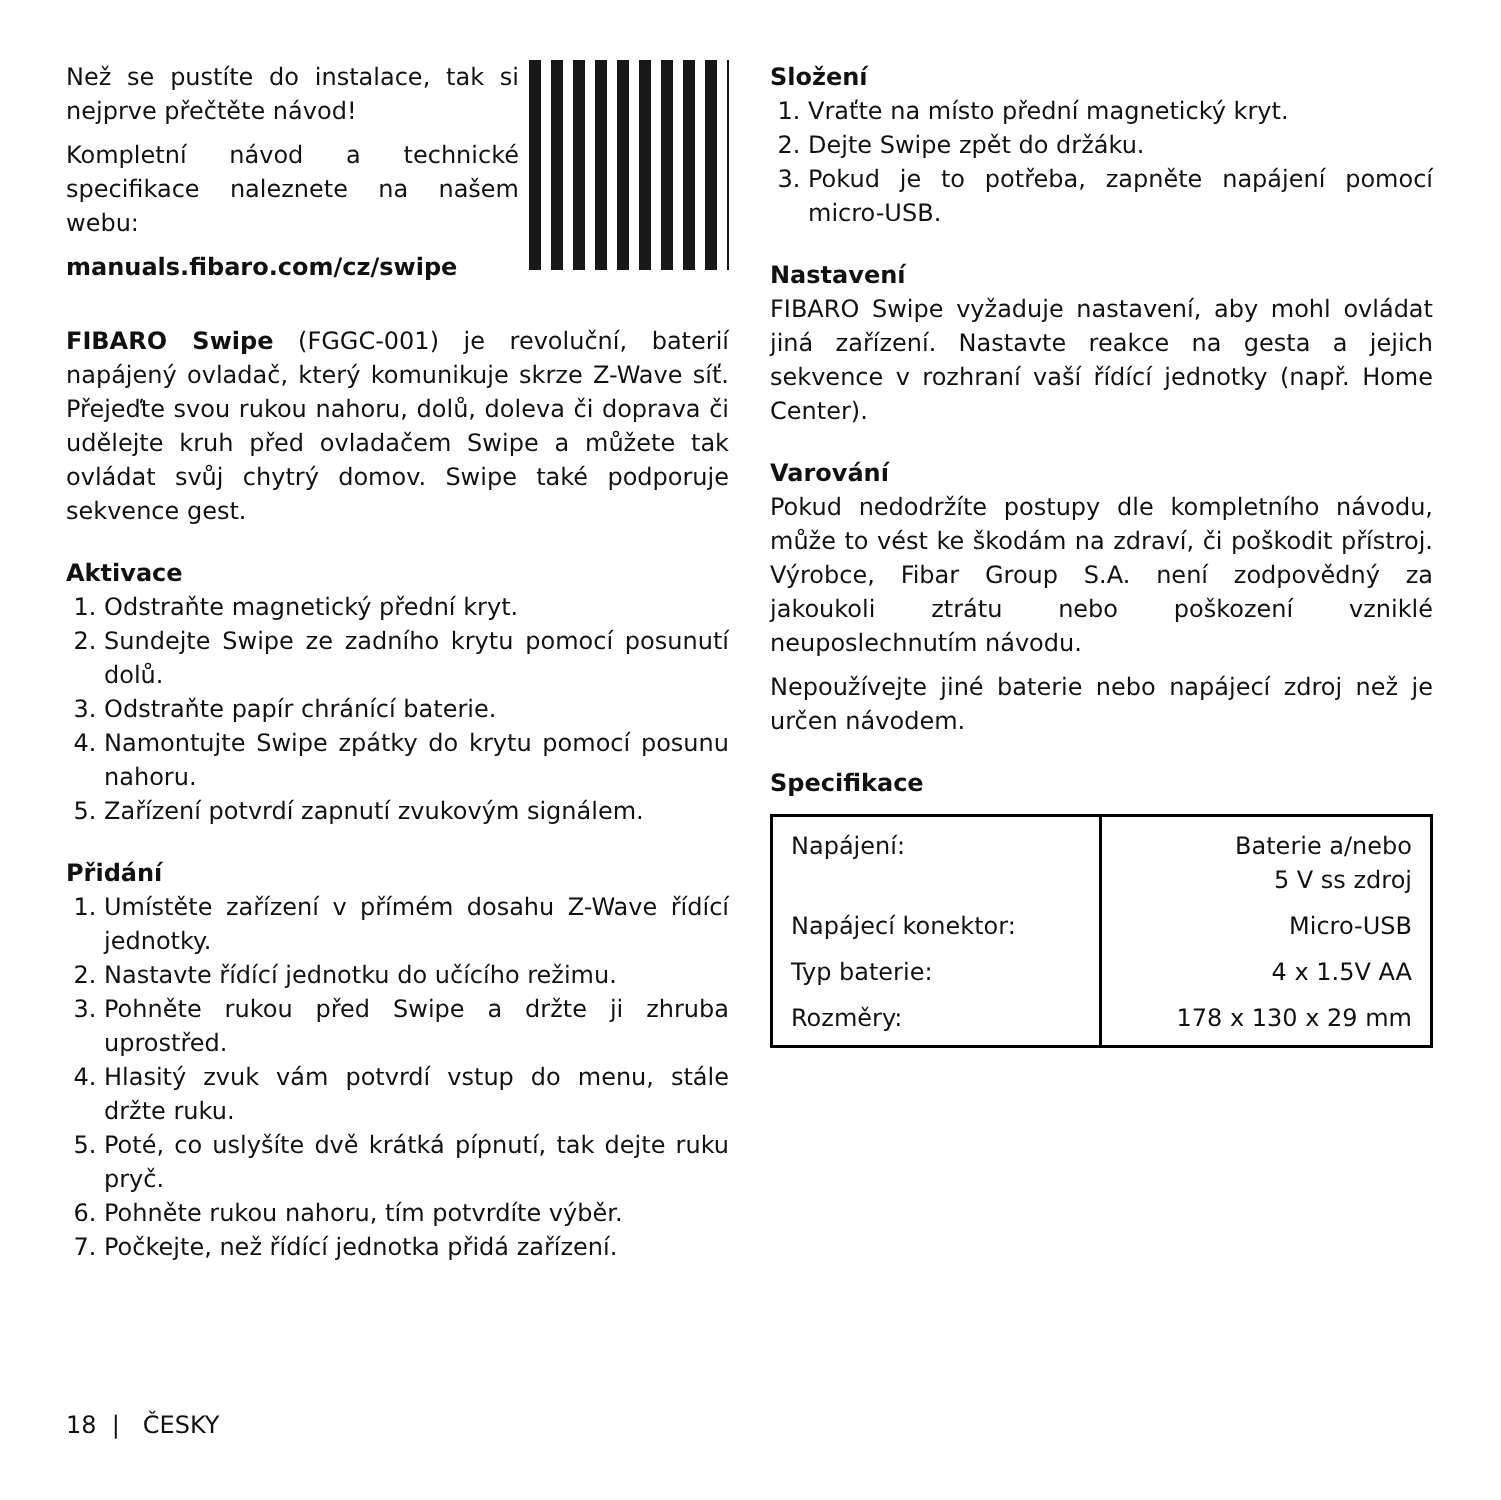Než se pustíte do instalace, tak si nejprve přečtěte návod!
Kompletní návod a technické specifikace naleznete na našem webu:
manuals.fibaro.com/cz/swipe
FIBARO Swipe (FGGC-001) je revoluční, baterií napájený ovladač, který komunikuje skrze Z-Wave síť. Přejeďte svou rukou nahoru, dolů, doleva či doprava či udělejte kruh před ovladačem Swipe a můžete tak ovládat svůj chytrý domov. Swipe také podporuje sekvence gest.
Aktivace
1. Odstraňte magnetický přední kryt.
2. Sundejte Swipe ze zadního krytu pomocí posunutí dolů.
3. Odstraňte papír chránící baterie.
4. Namontujte Swipe zpátky do krytu pomocí posunu nahoru.
5. Zařízení potvrdí zapnutí zvukovým signálem.
Přidání
1. Umístěte zařízení v přímém dosahu Z-Wave řídící jednotky.
2. Nastavte řídící jednotku do učícího režimu.
3. Pohněte rukou před Swipe a držte ji zhruba uprostřed.
4. Hlasitý zvuk vám potvrdí vstup do menu, stále držte ruku.
5. Poté, co uslyšíte dvě krátká pípnutí, tak dejte ruku pryč.
6. Pohněte rukou nahoru, tím potvrdíte výběr.
7. Počkejte, než řídící jednotka přidá zařízení.
Složení
1. Vraťte na místo přední magnetický kryt.
2. Dejte Swipe zpět do držáku.
3. Pokud je to potřeba, zapněte napájení pomocí micro-USB.
Nastavení
FIBARO Swipe vyžaduje nastavení, aby mohl ovládat jiná zařízení. Nastavte reakce na gesta a jejich sekvence v rozhraní vaší řídící jednotky (např. Home Center).
Varování
Pokud nedodržíte postupy dle kompletního návodu, může to vést ke škodám na zdraví, či poškodit přístroj. Výrobce, Fibar Group S.A. není zodpovědný za jakoukoli ztrátu nebo poškození vzniklé neuposlechnutím návodu.
Nepoužívejte jiné baterie nebo napájecí zdroj než je určen návodem.
Specifikace
| Napájení: | Baterie a/nebo 5 V ss zdroj |
| Napájecí konektor: | Micro-USB |
| Typ baterie: | 4 x 1.5V AA |
| Rozměry: | 178 x 130 x 29 mm |
18 | ČESKY